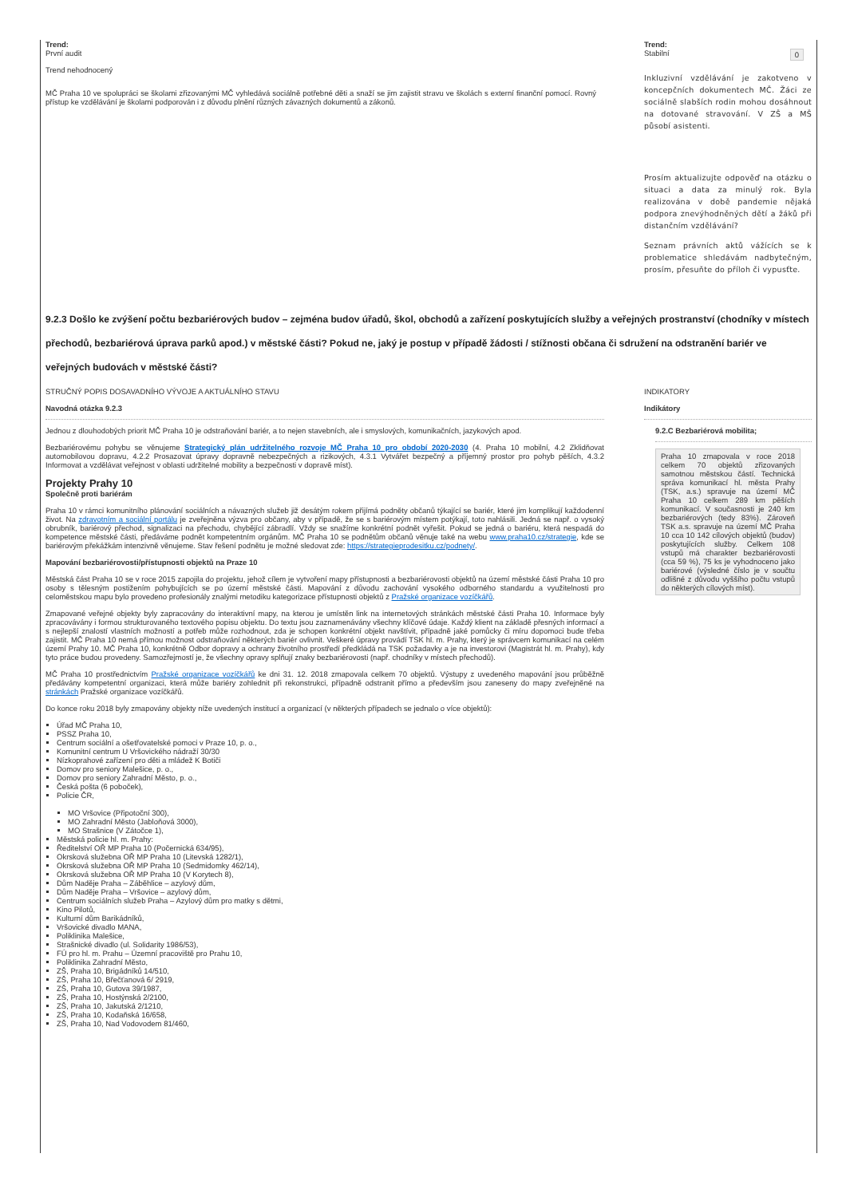Trend:
První audit
Trend nehodnocený
MČ Praha 10 ve spolupráci se školami zřizovanými MČ vyhledává sociálně potřebné děti a snaží se jim zajistit stravu ve školách s externí finanční pomocí. Rovný přístup ke vzdělávání je školami podporován i z důvodu plnění různých závazných dokumentů a zákonů.
Trend:
Stabilní 0
Inkluzivní vzdělávání je zakotveno v koncepčních dokumentech MČ. Žáci ze sociálně slabších rodin mohou dosáhnout na dotované stravování. V ZŠ a MŠ působí asistenti.
Prosím aktualizujte odpověď na otázku o situaci a data za minulý rok. Byla realizována v době pandemie nějaká podpora znevýhodněných dětí a žáků při distančním vzdělávání?
Seznam právních aktů vážících se k problematice shledávám nadbytečným, prosím, přesuňte do příloh či vypusťte.
9.2.3 Došlo ke zvýšení počtu bezbariérových budov – zejména budov úřadů, škol, obchodů a zařízení poskytujících služby a veřejných prostranství (chodníky v místech přechodů, bezbariérová úprava parků apod.) v městské části? Pokud ne, jaký je postup v případě žádosti / stížnosti občana či sdružení na odstranění bariér ve veřejných budovách v městské části?
STRUČNÝ POPIS DOSAVADNÍHO VÝVOJE A AKTUÁLNÍHO STAVU
Navodná otázka 9.2.3
Jednou z dlouhodobých priorit MČ Praha 10 je odstraňování bariér, a to nejen stavebních, ale i smyslových, komunikačních, jazykových apod.
Bezbariérovému pohybu se věnujeme Strategický plán udržitelného rozvoje MČ Praha 10 pro období 2020-2030 (4. Praha 10 mobilní, 4.2 Zklidňovat automobilovou dopravu, 4.2.2 Prosazovat úpravy dopravně nebezpečných a rizikových, 4.3.1 Vytvářet bezpečný a příjemný prostor pro pohyb pěších, 4.3.2 Informovat a vzdělávat veřejnost v oblasti udržitelné mobility a bezpečnosti v dopravě míst).
Projekty Prahy 10
Společně proti bariérám
Praha 10 v rámci komunitního plánování sociálních a návazných služeb již desátým rokem přijímá podněty občanů týkající se bariér, které jim komplikují každodenní život. Na zdravotním a sociální portálu je zveřejněna výzva pro občany, aby v případě, že se s bariérovým místem potýkají, toto nahlásili. Jedná se např. o vysoký obrubník, bariérový přechod, signalizaci na přechodu, chybějící zábradlí. Vždy se snažíme konkrétní podnět vyřešit. Pokud se jedná o bariéru, která nespadá do kompetence městské části, předáváme podnět kompetentním orgánům. MČ Praha 10 se podnětům občanů věnuje také na webu www.praha10.cz/strategie, kde se bariérovým překážkám intenzivně věnujeme. Stav řešení podnětu je možné sledovat zde: https://strategieprodesitku.cz/podnety/.
Mapování bezbariérovosti/přístupnosti objektů na Praze 10
Městská část Praha 10 se v roce 2015 zapojila do projektu, jehož cílem je vytvoření mapy přístupnosti a bezbariérovosti objektů na území městské části Praha 10 pro osoby s tělesným postižením pohybujících se po území městské části. Mapování z důvodu zachování vysokého odborného standardu a využitelnosti pro celoměstskou mapu bylo provedeno profesionály znalými metodiku kategorizace přístupnosti objektů z Pražské organizace vozíčkářů.
Zmapované veřejné objekty byly zapracovány do interaktivní mapy, na kterou je umístěn link na internetových stránkách městské části Praha 10. Informace byly zpracovávány i formou strukturovaného textového popisu objektu. Do textu jsou zaznamenávány všechny klíčové údaje. Každý klient na základě přesných informací a s nejlepší znalostí vlastních možností a potřeb může rozhodnout, zda je schopen konkrétní objekt navštívit, případně jaké pomůcky či míru dopomoci bude třeba zajistit. MČ Praha 10 nemá přímou možnost odstraňování některých bariér ovlivnit. Veškeré úpravy provádí TSK hl. m. Prahy, který je správcem komunikací na celém území Prahy 10. MČ Praha 10, konkrétně Odbor dopravy a ochrany životního prostředí předkládá na TSK požadavky a je na investorovi (Magistrát hl. m. Prahy), kdy tyto práce budou provedeny. Samozřejmostí je, že všechny opravy splňují znaky bezbariérovosti (např. chodníky v místech přechodů).
MČ Praha 10 prostřednictvím Pražské organizace vozíčkářů ke dni 31. 12. 2018 zmapovala celkem 70 objektů. Výstupy z uvedeného mapování jsou průběžně předávány kompetentní organizaci, která může bariéry zohlednit při rekonstrukci, případně odstranit přímo a především jsou zaneseny do mapy zveřejněné na stránkách Pražské organizace vozíčkářů.
Do konce roku 2018 byly zmapovány objekty níže uvedených institucí a organizací (v některých případech se jednalo o více objektů):
Úřad MČ Praha 10,
PSSZ Praha 10,
Centrum sociální a ošetřovatelské pomoci v Praze 10, p. o.,
Komunitní centrum U Vršovického nádraží 30/30
Nízkoprahové zařízení pro děti a mládež K Botiči
Domov pro seniory Malešice, p. o.,
Domov pro seniory Zahradní Město, p. o.,
Česká pošta (6 poboček),
Policie ČR,
MO Vršovice (Připotoční 300),
MO Zahradní Město (Jabloňová 3000),
MO Strašnice (V Zátočce 1),
Městská policie hl. m. Prahy:
Ředitelství OŘ MP Praha 10 (Počernická 634/95),
Okrsková služebna OŘ MP Praha 10 (Litevská 1282/1),
Okrsková služebna OŘ MP Praha 10 (Sedmidomky 462/14),
Okrsková služebna OŘ MP Praha 10 (V Korytech 8),
Dům Naděje Praha – Záběhlice – azylový dům,
Dům Naděje Praha – Vršovice – azylový dům,
Centrum sociálních služeb Praha – Azylový dům pro matky s dětmi,
Kino Pilotů,
Kulturní dům Barikádníků,
Vršovické divadlo MANA,
Poliklinika Malešice,
Strašnické divadlo (ul. Solidarity 1986/53),
FÚ pro hl. m. Prahu – Územní pracoviště pro Prahu 10,
Poliklinika Zahradní Město,
ZŠ, Praha 10, Brigádníků 14/510,
ZŠ, Praha 10, Břečťanová 6/ 2919,
ZŠ, Praha 10, Gutova 39/1987,
ZŠ, Praha 10, Hostýnská 2/2100,
ZŠ, Praha 10, Jakutská 2/1210,
ZŠ, Praha 10, Kodaňská 16/658,
ZŠ, Praha 10, Nad Vodovodem 81/460,
INDIKATORY
Indikátory
9.2.C Bezbariérová mobilita;
Praha 10 zmapovala v roce 2018 celkem 70 objektů zřizovaných samotnou městskou částí. Technická správa komunikací hl. města Prahy (TSK, a.s.) spravuje na území MČ Praha 10 celkem 289 km pěších komunikací. V současnosti je 240 km bezbariérových (tedy 83%). Zároveň TSK a.s. spravuje na území MČ Praha 10 cca 10 142 cílových objektů (budov) poskytujících služby. Celkem 108 vstupů má charakter bezbariérovosti (cca 59 %), 75 ks je vyhodnoceno jako bariérové (výsledné číslo je v součtu odlišné z důvodu vyššího počtu vstupů do některých cílových míst).